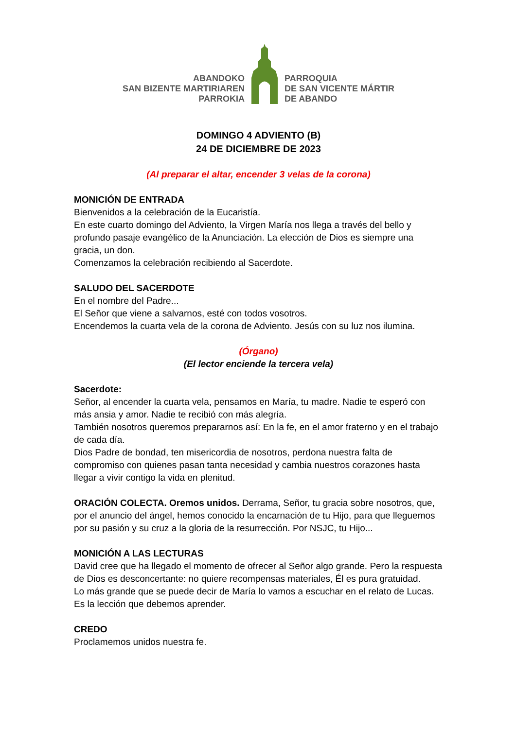ABANDOKO
SAN BIZENTE MARTIRIAREN
PARROKIA
PARROQUIA
DE SAN VICENTE MÁRTIR
DE ABANDO
DOMINGO 4 ADVIENTO (B)
24 DE DICIEMBRE DE 2023
(Al preparar el altar, encender 3 velas de la corona)
MONICIÓN DE ENTRADA
Bienvenidos a la celebración de la Eucaristía.
En este cuarto domingo del Adviento, la Virgen María nos llega a través del bello y profundo pasaje evangélico de la Anunciación. La elección de Dios es siempre una gracia, un don.
Comenzamos la celebración recibiendo al Sacerdote.
SALUDO DEL SACERDOTE
En el nombre del Padre...
El Señor que viene a salvarnos, esté con todos vosotros.
Encendemos la cuarta vela de la corona de Adviento. Jesús con su luz nos ilumina.
(Órgano)
(El lector enciende la tercera vela)
Sacerdote:
Señor, al encender la cuarta vela, pensamos en María, tu madre. Nadie te esperó con más ansia y amor. Nadie te recibió con más alegría.
También nosotros queremos prepararnos así: En la fe, en el amor fraterno y en el trabajo de cada día.
Dios Padre de bondad, ten misericordia de nosotros, perdona nuestra falta de compromiso con quienes pasan tanta necesidad y cambia nuestros corazones hasta llegar a vivir contigo la vida en plenitud.
ORACIÓN COLECTA. Oremos unidos. Derrama, Señor, tu gracia sobre nosotros, que, por el anuncio del ángel, hemos conocido la encarnación de tu Hijo, para que lleguemos por su pasión y su cruz a la gloria de la resurrección. Por NSJC, tu Hijo...
MONICIÓN A LAS LECTURAS
David cree que ha llegado el momento de ofrecer al Señor algo grande. Pero la respuesta de Dios es desconcertante: no quiere recompensas materiales, Él es pura gratuidad.
Lo más grande que se puede decir de María lo vamos a escuchar en el relato de Lucas. Es la lección que debemos aprender.
CREDO
Proclamemos unidos nuestra fe.